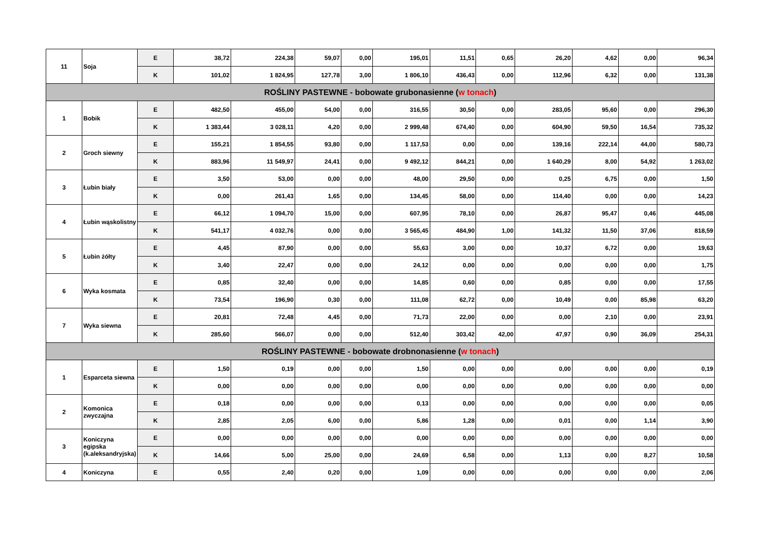| 11 | Soja | E | 38,72 | 224,38 | 59,07 | 0,00 | 195,01 | 11,51 | 0,65 | 26,20 | 4,62 | 0,00 | 96,34 |
| | | K | 101,02 | 1 824,95 | 127,78 | 3,00 | 1 806,10 | 436,43 | 0,00 | 112,96 | 6,32 | 0,00 | 131,38 |
| ROŚLINY PASTEWNE - bobowate grubonasienne ( w tonach ) | | | | | | | | | | | | | |
| 1 | Bobik | E | 482,50 | 455,00 | 54,00 | 0,00 | 316,55 | 30,50 | 0,00 | 283,05 | 95,60 | 0,00 | 296,30 |
| | | K | 1 383,44 | 3 028,11 | 4,20 | 0,00 | 2 999,48 | 674,40 | 0,00 | 604,90 | 59,50 | 16,54 | 735,32 |
| 2 | Groch siewny | E | 155,21 | 1 854,55 | 93,80 | 0,00 | 1 117,53 | 0,00 | 0,00 | 139,16 | 222,14 | 44,00 | 580,73 |
| | | K | 883,96 | 11 549,97 | 24,41 | 0,00 | 9 492,12 | 844,21 | 0,00 | 1 640,29 | 8,00 | 54,92 | 1 263,02 |
| 3 | Łubin biały | E | 3,50 | 53,00 | 0,00 | 0,00 | 48,00 | 29,50 | 0,00 | 0,25 | 6,75 | 0,00 | 1,50 |
| | | K | 0,00 | 261,43 | 1,65 | 0,00 | 134,45 | 58,00 | 0,00 | 114,40 | 0,00 | 0,00 | 14,23 |
| 4 | Łubin wąskolistny | E | 66,12 | 1 094,70 | 15,00 | 0,00 | 607,95 | 78,10 | 0,00 | 26,87 | 95,47 | 0,46 | 445,08 |
| | | K | 541,17 | 4 032,76 | 0,00 | 0,00 | 3 565,45 | 484,90 | 1,00 | 141,32 | 11,50 | 37,06 | 818,59 |
| 5 | Łubin żółty | E | 4,45 | 87,90 | 0,00 | 0,00 | 55,63 | 3,00 | 0,00 | 10,37 | 6,72 | 0,00 | 19,63 |
| | | K | 3,40 | 22,47 | 0,00 | 0,00 | 24,12 | 0,00 | 0,00 | 0,00 | 0,00 | 0,00 | 1,75 |
| 6 | Wyka kosmata | E | 0,85 | 32,40 | 0,00 | 0,00 | 14,85 | 0,60 | 0,00 | 0,85 | 0,00 | 0,00 | 17,55 |
| | | K | 73,54 | 196,90 | 0,30 | 0,00 | 111,08 | 62,72 | 0,00 | 10,49 | 0,00 | 85,98 | 63,20 |
| 7 | Wyka siewna | E | 20,81 | 72,48 | 4,45 | 0,00 | 71,73 | 22,00 | 0,00 | 0,00 | 2,10 | 0,00 | 23,91 |
| | | K | 285,60 | 566,07 | 0,00 | 0,00 | 512,40 | 303,42 | 42,00 | 47,97 | 0,90 | 36,09 | 254,31 |
| ROŚLINY PASTEWNE - bobowate drobnonasienne ( w tonach ) | | | | | | | | | | | | | |
| 1 | Esparceta siewna | E | 1,50 | 0,19 | 0,00 | 0,00 | 1,50 | 0,00 | 0,00 | 0,00 | 0,00 | 0,00 | 0,19 |
| | | K | 0,00 | 0,00 | 0,00 | 0,00 | 0,00 | 0,00 | 0,00 | 0,00 | 0,00 | 0,00 | 0,00 |
| 2 | Komonica zwyczajna | E | 0,18 | 0,00 | 0,00 | 0,00 | 0,13 | 0,00 | 0,00 | 0,00 | 0,00 | 0,00 | 0,05 |
| | | K | 2,85 | 2,05 | 6,00 | 0,00 | 5,86 | 1,28 | 0,00 | 0,01 | 0,00 | 1,14 | 3,90 |
| 3 | Koniczyna egipska (k.aleksandryjska) | E | 0,00 | 0,00 | 0,00 | 0,00 | 0,00 | 0,00 | 0,00 | 0,00 | 0,00 | 0,00 | 0,00 |
| | | K | 14,66 | 5,00 | 25,00 | 0,00 | 24,69 | 6,58 | 0,00 | 1,13 | 0,00 | 8,27 | 10,58 |
| 4 | Koniczyna | E | 0,55 | 2,40 | 0,20 | 0,00 | 1,09 | 0,00 | 0,00 | 0,00 | 0,00 | 0,00 | 2,06 |